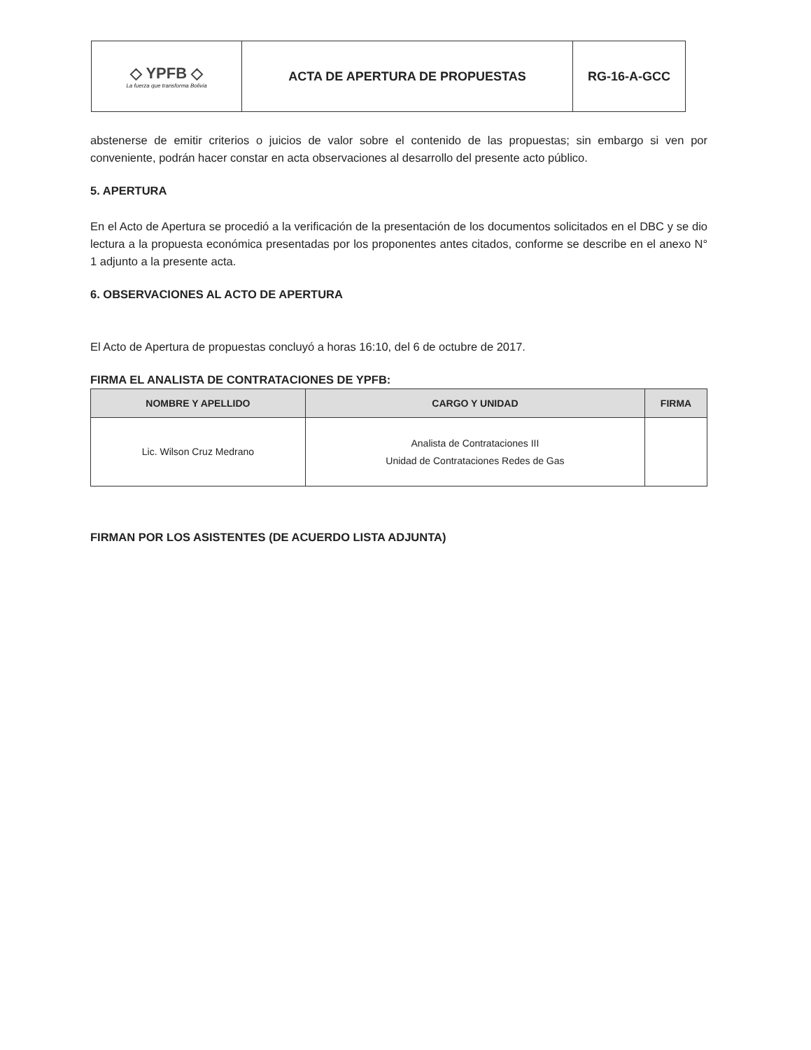| ◇ YPFB ◇ La fuerza que transforma Bolivia | ACTA DE APERTURA DE PROPUESTAS | RG-16-A-GCC |
abstenerse de emitir criterios o juicios de valor sobre el contenido de las propuestas; sin embargo si ven por conveniente, podrán hacer constar en acta observaciones al desarrollo del presente acto público.
5. APERTURA
En el Acto de Apertura se procedió a la verificación de la presentación de los documentos solicitados en el DBC y se dio lectura a la propuesta económica presentadas por los proponentes antes citados, conforme se describe en el anexo N° 1 adjunto a la presente acta.
6. OBSERVACIONES AL ACTO DE APERTURA
El Acto de Apertura de propuestas concluyó a horas 16:10, del 6 de octubre de 2017.
FIRMA EL ANALISTA DE CONTRATACIONES DE YPFB:
| NOMBRE Y APELLIDO | CARGO Y UNIDAD | FIRMA |
| --- | --- | --- |
| Lic. Wilson Cruz Medrano | Analista de Contrataciones III Unidad de Contrataciones Redes de Gas | |
FIRMAN POR LOS ASISTENTES (DE ACUERDO LISTA ADJUNTA)